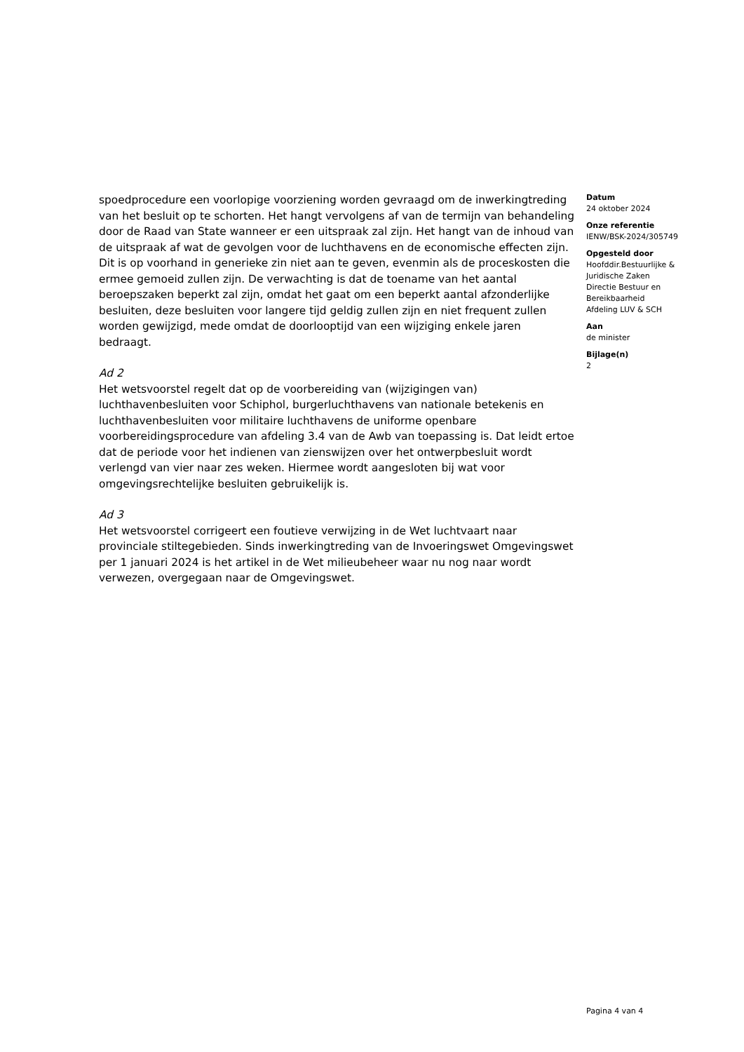spoedprocedure een voorlopige voorziening worden gevraagd om de inwerkingtreding van het besluit op te schorten. Het hangt vervolgens af van de termijn van behandeling door de Raad van State wanneer er een uitspraak zal zijn. Het hangt van de inhoud van de uitspraak af wat de gevolgen voor de luchthavens en de economische effecten zijn. Dit is op voorhand in generieke zin niet aan te geven, evenmin als de proceskosten die ermee gemoeid zullen zijn. De verwachting is dat de toename van het aantal beroepszaken beperkt zal zijn, omdat het gaat om een beperkt aantal afzonderlijke besluiten, deze besluiten voor langere tijd geldig zullen zijn en niet frequent zullen worden gewijzigd, mede omdat de doorlooptijd van een wijziging enkele jaren bedraagt.
Ad 2
Het wetsvoorstel regelt dat op de voorbereiding van (wijzigingen van) luchthavenbesluiten voor Schiphol, burgerluchthavens van nationale betekenis en luchthavenbesluiten voor militaire luchthavens de uniforme openbare voorbereidingsprocedure van afdeling 3.4 van de Awb van toepassing is. Dat leidt ertoe dat de periode voor het indienen van zienswijzen over het ontwerpbesluit wordt verlengd van vier naar zes weken. Hiermee wordt aangesloten bij wat voor omgevingsrechtelijke besluiten gebruikelijk is.
Ad 3
Het wetsvoorstel corrigeert een foutieve verwijzing in de Wet luchtvaart naar provinciale stiltegebieden. Sinds inwerkingtreding van de Invoeringswet Omgevingswet per 1 januari 2024 is het artikel in de Wet milieubeheer waar nu nog naar wordt verwezen, overgegaan naar de Omgevingswet.
Datum
24 oktober 2024
Onze referentie
IENW/BSK-2024/305749
Opgesteld door
Hoofddir.Bestuurlijke & Juridische Zaken
Directie Bestuur en Bereikbaarheid
Afdeling LUV & SCH
Aan
de minister
Bijlage(n)
2
Pagina 4 van 4